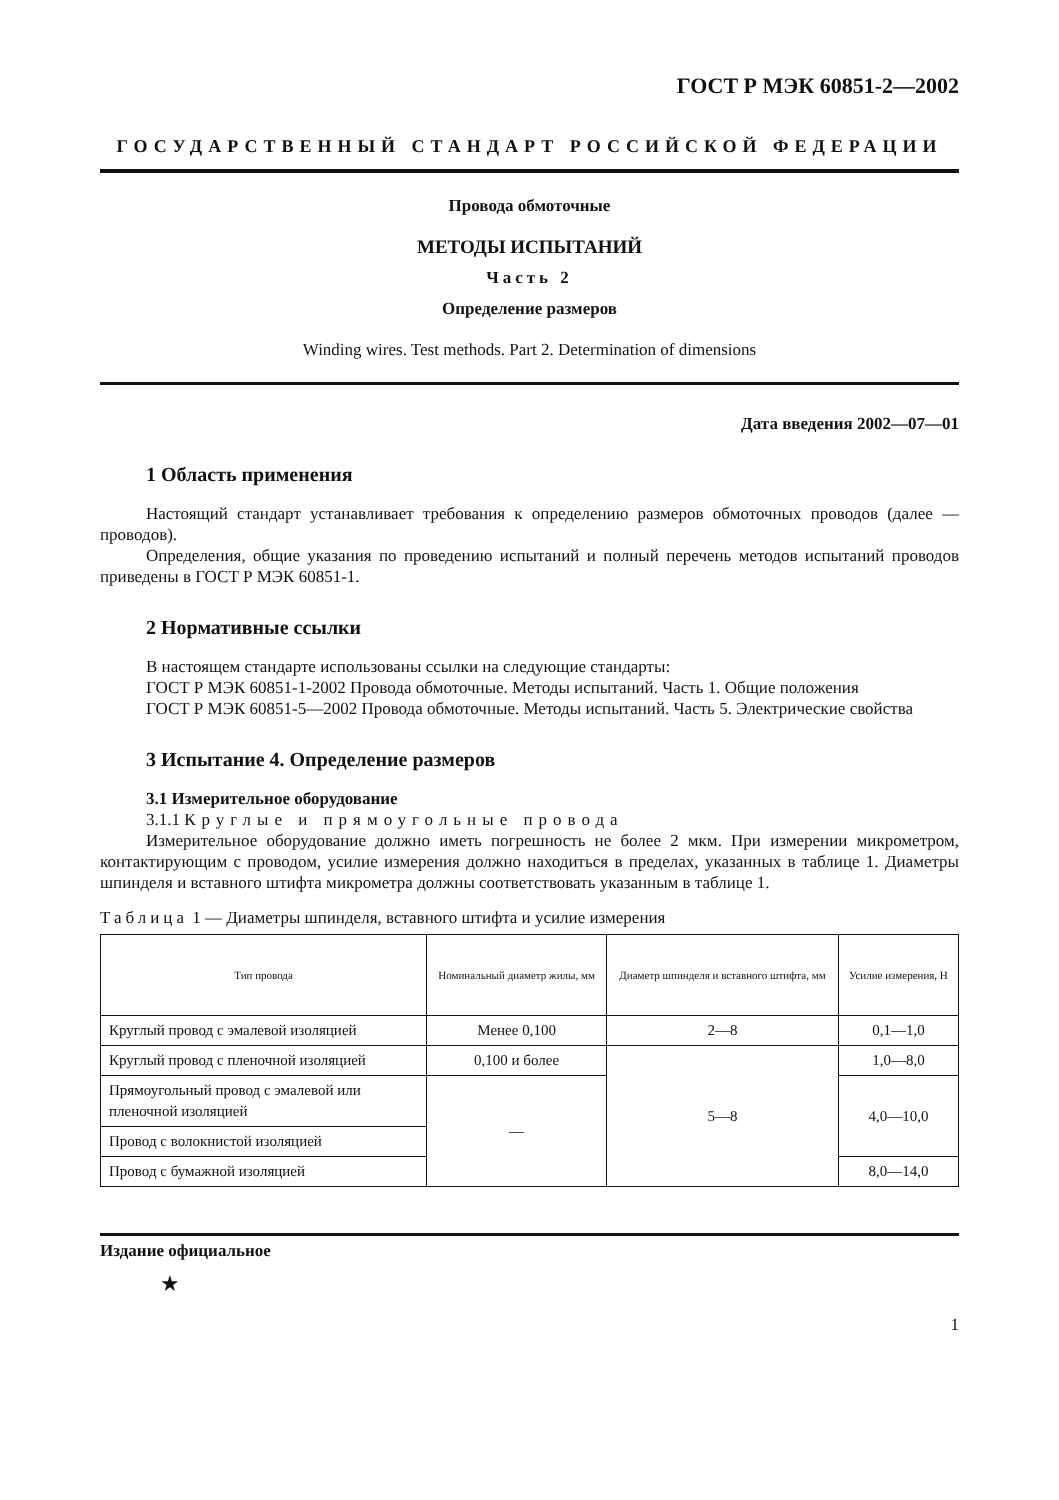ГОСТ Р МЭК 60851-2—2002
ГОСУДАРСТВЕННЫЙ СТАНДАРТ РОССИЙСКОЙ ФЕДЕРАЦИИ
Провода обмоточные
МЕТОДЫ ИСПЫТАНИЙ
Часть 2
Определение размеров
Winding wires. Test methods. Part 2. Determination of dimensions
Дата введения 2002—07—01
1 Область применения
Настоящий стандарт устанавливает требования к определению размеров обмоточных проводов (далее — проводов).
Определения, общие указания по проведению испытаний и полный перечень методов испытаний проводов приведены в ГОСТ Р МЭК 60851-1.
2 Нормативные ссылки
В настоящем стандарте использованы ссылки на следующие стандарты:
ГОСТ Р МЭК 60851-1-2002 Провода обмоточные. Методы испытаний. Часть 1. Общие положения
ГОСТ Р МЭК 60851-5—2002 Провода обмоточные. Методы испытаний. Часть 5. Электрические свойства
3 Испытание 4. Определение размеров
3.1 Измерительное оборудование
3.1.1 Круглые и прямоугольные провода
Измерительное оборудование должно иметь погрешность не более 2 мкм. При измерении микрометром, контактирующим с проводом, усилие измерения должно находиться в пределах, указанных в таблице 1. Диаметры шпинделя и вставного штифта микрометра должны соответствовать указанным в таблице 1.
Таблица 1 — Диаметры шпинделя, вставного штифта и усилие измерения
| Тип провода | Номинальный диаметр жилы, мм | Диаметр шпинделя и вставного штифта, мм | Усилие измерения, Н |
| --- | --- | --- | --- |
| Круглый провод с эмалевой изоляцией | Менее 0,100 | 2—8 | 0,1—1,0 |
| Круглый провод с пленочной изоляцией | 0,100 и более | 5—8 | 1,0—8,0 |
| Прямоугольный провод с эмалевой или пленочной изоляцией | — | | 4,0—10,0 |
| Провод с волокнистой изоляцией | | | |
| Провод с бумажной изоляцией | | | 8,0—14,0 |
Издание официальное
★
1